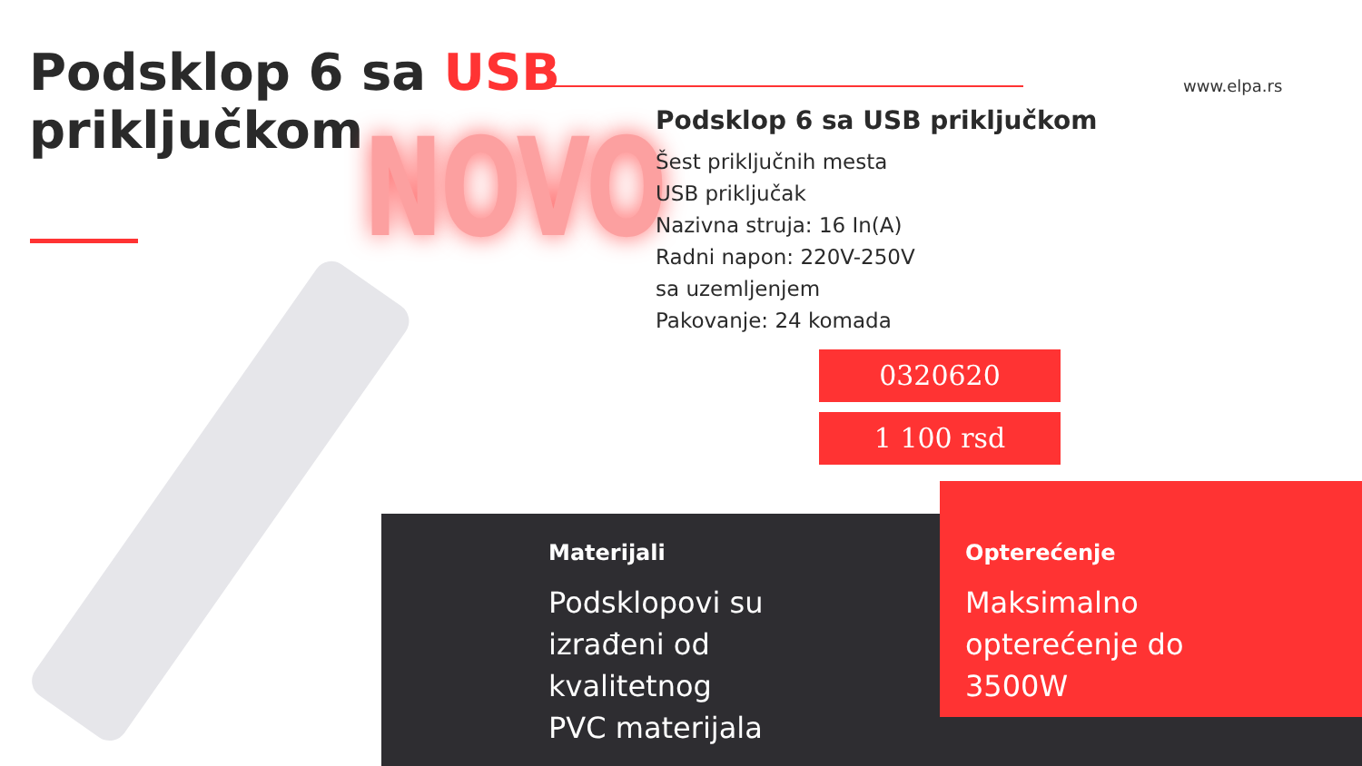Podsklop 6 sa USB
priključkom
www.elpa.rs
NOVO
Podsklop 6 sa USB priključkom
Šest priključnih mesta
USB priključak
Nazivna struja: 16 In(A)
Radni napon: 220V-250V
sa uzemljenjem
Pakovanje: 24 komada
0320620
1 100 rsd
Materijali
Podsklopovi su
izrađeni od
kvalitetnog
PVC materijala
Opterećenje
Maksimalno
opterećenje do
3500W